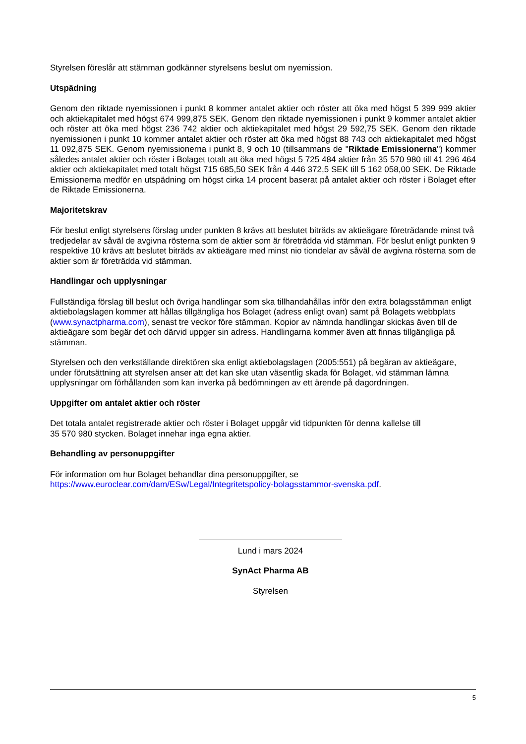Styrelsen föreslår att stämman godkänner styrelsens beslut om nyemission.
Utspädning
Genom den riktade nyemissionen i punkt 8 kommer antalet aktier och röster att öka med högst 5 399 999 aktier och aktiekapitalet med högst 674 999,875 SEK. Genom den riktade nyemissionen i punkt 9 kommer antalet aktier och röster att öka med högst 236 742 aktier och aktiekapitalet med högst 29 592,75 SEK. Genom den riktade nyemissionen i punkt 10 kommer antalet aktier och röster att öka med högst 88 743 och aktiekapitalet med högst 11 092,875 SEK. Genom nyemissionerna i punkt 8, 9 och 10 (tillsammans de "Riktade Emissionerna") kommer således antalet aktier och röster i Bolaget totalt att öka med högst 5 725 484 aktier från 35 570 980 till 41 296 464 aktier och aktiekapitalet med totalt högst 715 685,50 SEK från 4 446 372,5 SEK till 5 162 058,00 SEK. De Riktade Emissionerna medför en utspädning om högst cirka 14 procent baserat på antalet aktier och röster i Bolaget efter de Riktade Emissionerna.
Majoritetskrav
För beslut enligt styrelsens förslag under punkten 8 krävs att beslutet biträds av aktieägare företrädande minst två tredjedelar av såväl de avgivna rösterna som de aktier som är företrädda vid stämman. För beslut enligt punkten 9 respektive 10 krävs att beslutet biträds av aktieägare med minst nio tiondelar av såväl de avgivna rösterna som de aktier som är företrädda vid stämman.
Handlingar och upplysningar
Fullständiga förslag till beslut och övriga handlingar som ska tillhandahållas inför den extra bolagsstämman enligt aktiebolagslagen kommer att hållas tillgängliga hos Bolaget (adress enligt ovan) samt på Bolagets webbplats (www.synactpharma.com), senast tre veckor före stämman. Kopior av nämnda handlingar skickas även till de aktieägare som begär det och därvid uppger sin adress. Handlingarna kommer även att finnas tillgängliga på stämman.
Styrelsen och den verkställande direktören ska enligt aktiebolagslagen (2005:551) på begäran av aktieägare, under förutsättning att styrelsen anser att det kan ske utan väsentlig skada för Bolaget, vid stämman lämna upplysningar om förhållanden som kan inverka på bedömningen av ett ärende på dagordningen.
Uppgifter om antalet aktier och röster
Det totala antalet registrerade aktier och röster i Bolaget uppgår vid tidpunkten för denna kallelse till
35 570 980 stycken. Bolaget innehar inga egna aktier.
Behandling av personuppgifter
För information om hur Bolaget behandlar dina personuppgifter, se
https://www.euroclear.com/dam/ESw/Legal/Integritetspolicy-bolagsstammor-svenska.pdf.
Lund i mars 2024
SynAct Pharma AB
Styrelsen
5